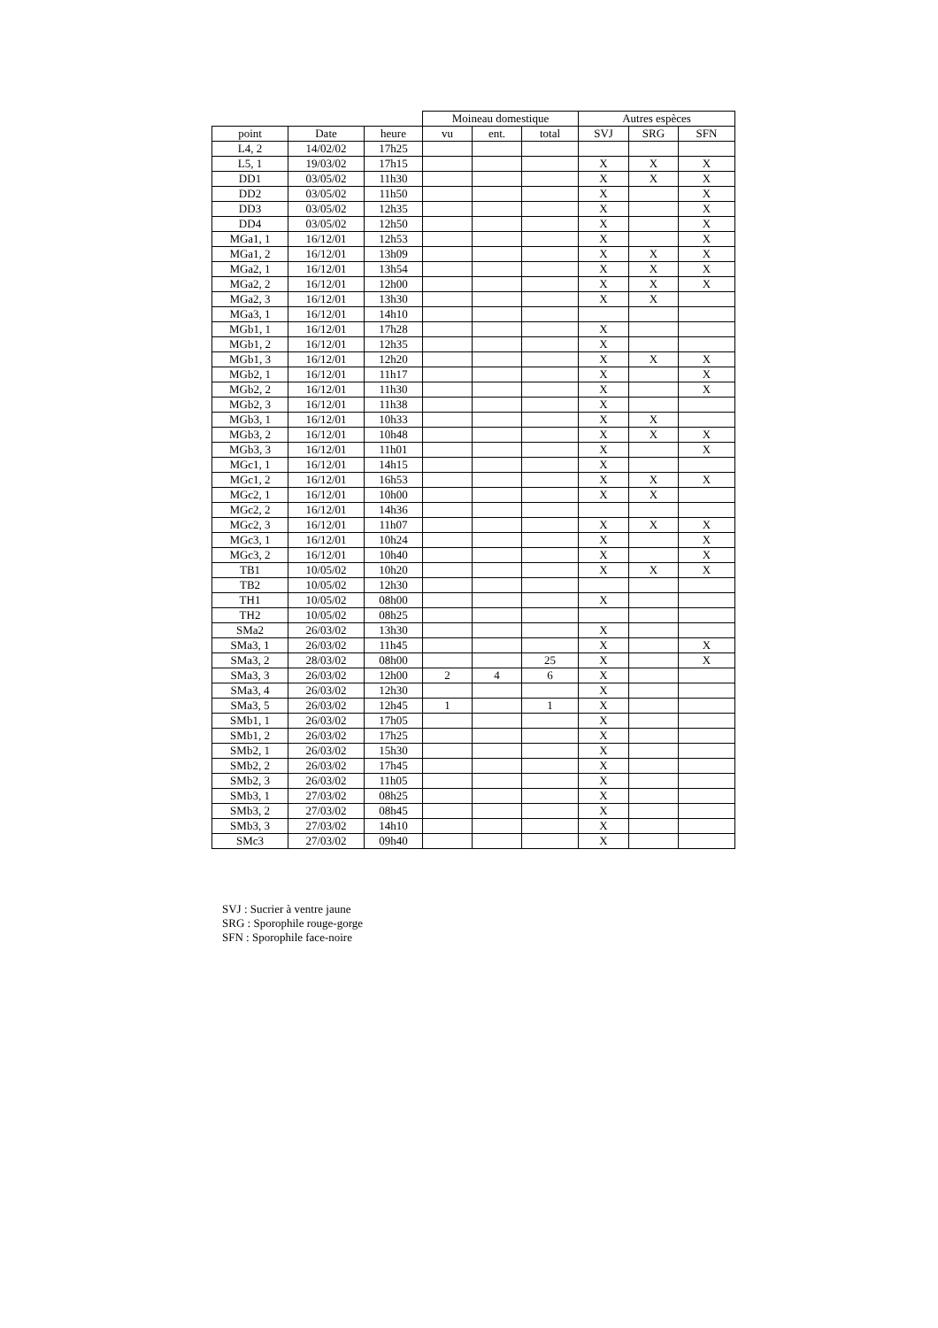| | | | Moineau domestique | | | Autres espèces | | |
| --- | --- | --- | --- | --- | --- | --- | --- | --- |
| point | Date | heure | vu | ent. | total | SVJ | SRG | SFN |
| L4, 2 | 14/02/02 | 17h25 | | | | | | |
| L5, 1 | 19/03/02 | 17h15 | | | | X | X | X |
| DD1 | 03/05/02 | 11h30 | | | | X | X | X |
| DD2 | 03/05/02 | 11h50 | | | | X | | X |
| DD3 | 03/05/02 | 12h35 | | | | X | | X |
| DD4 | 03/05/02 | 12h50 | | | | X | | X |
| MGa1, 1 | 16/12/01 | 12h53 | | | | X | | X |
| MGa1, 2 | 16/12/01 | 13h09 | | | | X | X | X |
| MGa2, 1 | 16/12/01 | 13h54 | | | | X | X | X |
| MGa2, 2 | 16/12/01 | 12h00 | | | | X | X | X |
| MGa2, 3 | 16/12/01 | 13h30 | | | | X | X | |
| MGa3, 1 | 16/12/01 | 14h10 | | | | | | |
| MGb1, 1 | 16/12/01 | 17h28 | | | | X | | |
| MGb1, 2 | 16/12/01 | 12h35 | | | | X | | |
| MGb1, 3 | 16/12/01 | 12h20 | | | | X | X | X |
| MGb2, 1 | 16/12/01 | 11h17 | | | | X | | X |
| MGb2, 2 | 16/12/01 | 11h30 | | | | X | | X |
| MGb2, 3 | 16/12/01 | 11h38 | | | | X | | |
| MGb3, 1 | 16/12/01 | 10h33 | | | | X | X | |
| MGb3, 2 | 16/12/01 | 10h48 | | | | X | X | X |
| MGb3, 3 | 16/12/01 | 11h01 | | | | X | | X |
| MGc1, 1 | 16/12/01 | 14h15 | | | | X | | |
| MGc1, 2 | 16/12/01 | 16h53 | | | | X | X | X |
| MGc2, 1 | 16/12/01 | 10h00 | | | | X | X | |
| MGc2, 2 | 16/12/01 | 14h36 | | | | | | |
| MGc2, 3 | 16/12/01 | 11h07 | | | | X | X | X |
| MGc3, 1 | 16/12/01 | 10h24 | | | | X | | X |
| MGc3, 2 | 16/12/01 | 10h40 | | | | X | | X |
| TB1 | 10/05/02 | 10h20 | | | | X | X | X |
| TB2 | 10/05/02 | 12h30 | | | | | | |
| TH1 | 10/05/02 | 08h00 | | | | X | | |
| TH2 | 10/05/02 | 08h25 | | | | | | |
| SMa2 | 26/03/02 | 13h30 | | | | X | | |
| SMa3, 1 | 26/03/02 | 11h45 | | | | X | | X |
| SMa3, 2 | 28/03/02 | 08h00 | | | 25 | X | | X |
| SMa3, 3 | 26/03/02 | 12h00 | 2 | 4 | 6 | X | | |
| SMa3, 4 | 26/03/02 | 12h30 | | | | X | | |
| SMa3, 5 | 26/03/02 | 12h45 | 1 | | 1 | X | | |
| SMb1, 1 | 26/03/02 | 17h05 | | | | X | | |
| SMb1, 2 | 26/03/02 | 17h25 | | | | X | | |
| SMb2, 1 | 26/03/02 | 15h30 | | | | X | | |
| SMb2, 2 | 26/03/02 | 17h45 | | | | X | | |
| SMb2, 3 | 26/03/02 | 11h05 | | | | X | | |
| SMb3, 1 | 27/03/02 | 08h25 | | | | X | | |
| SMb3, 2 | 27/03/02 | 08h45 | | | | X | | |
| SMb3, 3 | 27/03/02 | 14h10 | | | | X | | |
| SMc3 | 27/03/02 | 09h40 | | | | X | | |
SVJ : Sucrier à ventre jaune
SRG : Sporophile rouge-gorge
SFN : Sporophile face-noire